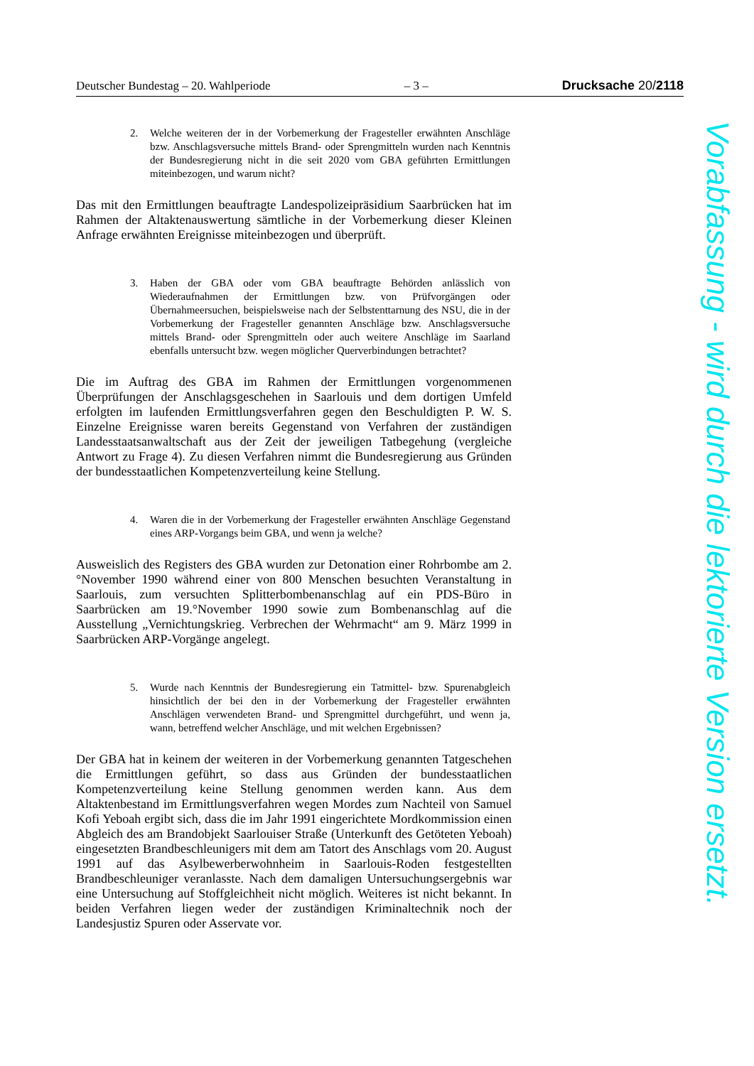Deutscher Bundestag – 20. Wahlperiode – 3 – Drucksache 20/2118
2. Welche weiteren der in der Vorbemerkung der Fragesteller erwähnten Anschläge bzw. Anschlagsversuche mittels Brand- oder Sprengmitteln wurden nach Kenntnis der Bundesregierung nicht in die seit 2020 vom GBA geführten Ermittlungen miteinbezogen, und warum nicht?
Das mit den Ermittlungen beauftragte Landespolizeipräsidium Saarbrücken hat im Rahmen der Altaktenauswertung sämtliche in der Vorbemerkung dieser Kleinen Anfrage erwähnten Ereignisse miteinbezogen und überprüft.
3. Haben der GBA oder vom GBA beauftragte Behörden anlässlich von Wiederaufnahmen der Ermittlungen bzw. von Prüfvorgängen oder Übernahmeersuchen, beispielsweise nach der Selbstenttarnung des NSU, die in der Vorbemerkung der Fragesteller genannten Anschläge bzw. Anschlagsversuche mittels Brand- oder Sprengmitteln oder auch weitere Anschläge im Saarland ebenfalls untersucht bzw. wegen möglicher Querverbindungen betrachtet?
Die im Auftrag des GBA im Rahmen der Ermittlungen vorgenommenen Überprüfungen der Anschlagsgeschehen in Saarlouis und dem dortigen Umfeld erfolgten im laufenden Ermittlungsverfahren gegen den Beschuldigten P. W. S. Einzelne Ereignisse waren bereits Gegenstand von Verfahren der zuständigen Landesstaatsanwaltschaft aus der Zeit der jeweiligen Tatbegehung (vergleiche Antwort zu Frage 4). Zu diesen Verfahren nimmt die Bundesregierung aus Gründen der bundesstaatlichen Kompetenzverteilung keine Stellung.
4. Waren die in der Vorbemerkung der Fragesteller erwähnten Anschläge Gegenstand eines ARP-Vorgangs beim GBA, und wenn ja welche?
Ausweislich des Registers des GBA wurden zur Detonation einer Rohrbombe am 2.°November 1990 während einer von 800 Menschen besuchten Veranstaltung in Saarlouis, zum versuchten Splitterbombenanschlag auf ein PDS-Büro in Saarbrücken am 19.°November 1990 sowie zum Bombenanschlag auf die Ausstellung „Vernichtungskrieg. Verbrechen der Wehrmacht“ am 9. März 1999 in Saarbrücken ARP-Vorgänge angelegt.
5. Wurde nach Kenntnis der Bundesregierung ein Tatmittel- bzw. Spurenabgleich hinsichtlich der bei den in der Vorbemerkung der Fragesteller erwähnten Anschlägen verwendeten Brand- und Sprengmittel durchgeführt, und wenn ja, wann, betreffend welcher Anschläge, und mit welchen Ergebnissen?
Der GBA hat in keinem der weiteren in der Vorbemerkung genannten Tatgeschehen die Ermittlungen geführt, so dass aus Gründen der bundesstaatlichen Kompetenzverteilung keine Stellung genommen werden kann. Aus dem Altaktenbestand im Ermittlungsverfahren wegen Mordes zum Nachteil von Samuel Kofi Yeboah ergibt sich, dass die im Jahr 1991 eingerichtete Mordkommission einen Abgleich des am Brandobjekt Saarlouiser Straße (Unterkunft des Getöteten Yeboah) eingesetzten Brandbeschleunigers mit dem am Tatort des Anschlags vom 20. August 1991 auf das Asylbewerberwohnheim in Saarlouis-Roden festgestellten Brandbeschleuniger veranlasste. Nach dem damaligen Untersuchungsergebnis war eine Untersuchung auf Stoffgleichheit nicht möglich. Weiteres ist nicht bekannt. In beiden Verfahren liegen weder der zuständigen Kriminaltechnik noch der Landesjustiz Spuren oder Asservate vor.
Vorabfassung - wird durch die lektorierte Version ersetzt.